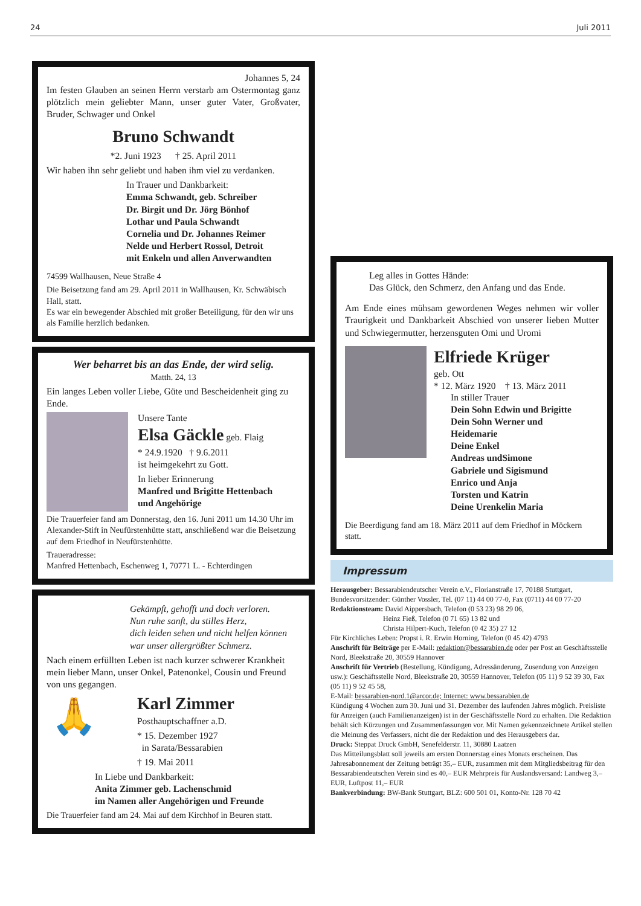24 Juli 2011
Johannes 5, 24
Im festen Glauben an seinen Herrn verstarb am Ostermontag ganz plötzlich mein geliebter Mann, unser guter Vater, Großvater, Bruder, Schwager und Onkel
Bruno Schwandt
*2. Juni 1923 † 25. April 2011
Wir haben ihn sehr geliebt und haben ihm viel zu verdanken.
In Trauer und Dankbarkeit:
Emma Schwandt, geb. Schreiber
Dr. Birgit und Dr. Jörg Bönhof
Lothar und Paula Schwandt
Cornelia und Dr. Johannes Reimer
Nelde und Herbert Rossol, Detroit
mit Enkeln und allen Anverwandten
74599 Wallhausen, Neue Straße 4
Die Beisetzung fand am 29. April 2011 in Wallhausen, Kr. Schwäbisch Hall, statt.
Es war ein bewegender Abschied mit großer Beteiligung, für den wir uns als Familie herzlich bedanken.
Wer beharret bis an das Ende, der wird selig.
Matth. 24, 13
Ein langes Leben voller Liebe, Güte und Bescheidenheit ging zu Ende.
Unsere Tante
Elsa Gäckle geb. Flaig
* 24.9.1920 † 9.6.2011
ist heimgekehrt zu Gott.
In lieber Erinnerung
Manfred und Brigitte Hettenbach
und Angehörige
Die Trauerfeier fand am Donnerstag, den 16. Juni 2011 um 14.30 Uhr im Alexander-Stift in Neufürstenhütte statt, anschließend war die Beisetzung auf dem Friedhof in Neufürstenhütte.
Traueradresse:
Manfred Hettenbach, Eschenweg 1, 70771 L. - Echterdingen
Gekämpft, gehofft und doch verloren.
Nun ruhe sanft, du stilles Herz,
dich leiden sehen und nicht helfen können
war unser allergrößter Schmerz.
Nach einem erfüllten Leben ist nach kurzer schwerer Krankheit mein lieber Mann, unser Onkel, Patenonkel, Cousin und Freund von uns gegangen.
🙏
Karl Zimmer
Posthauptschaffner a.D.
* 15. Dezember 1927
in Sarata/Bessarabien
† 19. Mai 2011
In Liebe und Dankbarkeit:
Anita Zimmer geb. Lachenschmid
im Namen aller Angehörigen und Freunde
Die Trauerfeier fand am 24. Mai auf dem Kirchhof in Beuren statt.
Leg alles in Gottes Hände:
Das Glück, den Schmerz, den Anfang und das Ende.
Am Ende eines mühsam gewordenen Weges nehmen wir voller Traurigkeit und Dankbarkeit Abschied von unserer lieben Mutter und Schwiegermutter, herzensguten Omi und Uromi
Elfriede Krüger
geb. Ott
* 12. März 1920 † 13. März 2011
In stiller Trauer
Dein Sohn Edwin und Brigitte
Dein Sohn Werner und
Heidemarie
Deine Enkel
Andreas undSimone
Gabriele und Sigismund
Enrico und Anja
Torsten und Katrin
Deine Urenkelin Maria
Die Beerdigung fand am 18. März 2011 auf dem Friedhof in Möckern statt.
Impressum
Herausgeber: Bessarabiendeutscher Verein e.V., Florianstraße 17, 70188 Stuttgart, Bundesvorsitzender: Günther Vossler, Tel. (07 11) 44 00 77-0, Fax (0711) 44 00 77-20
Redaktionsteam: David Aippersbach, Telefon (0 53 23) 98 29 06,
Heinz Fieß, Telefon (0 71 65) 13 82 und
Christa Hilpert-Kuch, Telefon (0 42 35) 27 12
Für Kirchliches Leben: Propst i. R. Erwin Horning, Telefon (0 45 42) 4793
Anschrift für Beiträge per E-Mail: redaktion@bessarabien.de oder per Post an Geschäftsstelle Nord, Bleekstraße 20, 30559 Hannover
Anschrift für Vertrieb (Bestellung, Kündigung, Adressänderung, Zusendung von Anzeigen usw.): Geschäftsstelle Nord, Bleekstraße 20, 30559 Hannover, Telefon (05 11) 9 52 39 30, Fax (05 11) 9 52 45 58,
E-Mail: bessarabien-nord.1@arcor.de; Internet: www.bessarabien.de
Kündigung 4 Wochen zum 30. Juni und 31. Dezember des laufenden Jahres möglich. Preisliste für Anzeigen (auch Familienanzeigen) ist in der Geschäftsstelle Nord zu erhalten. Die Redaktion behält sich Kürzungen und Zusammenfassungen vor. Mit Namen gekennzeichnete Artikel stellen die Meinung des Verfassers, nicht die der Redaktion und des Herausgebers dar.
Druck: Steppat Druck GmbH, Senefelderstr. 11, 30880 Laatzen
Das Mitteilungsblatt soll jeweils am ersten Donnerstag eines Monats erscheinen. Das Jahresabonnement der Zeitung beträgt 35,– EUR, zusammen mit dem Mitgliedsbeitrag für den Bessarabiendeutschen Verein sind es 40,– EUR Mehrpreis für Auslandsversand: Landweg 3,– EUR, Luftpost 11,– EUR
Bankverbindung: BW-Bank Stuttgart, BLZ: 600 501 01, Konto-Nr. 128 70 42